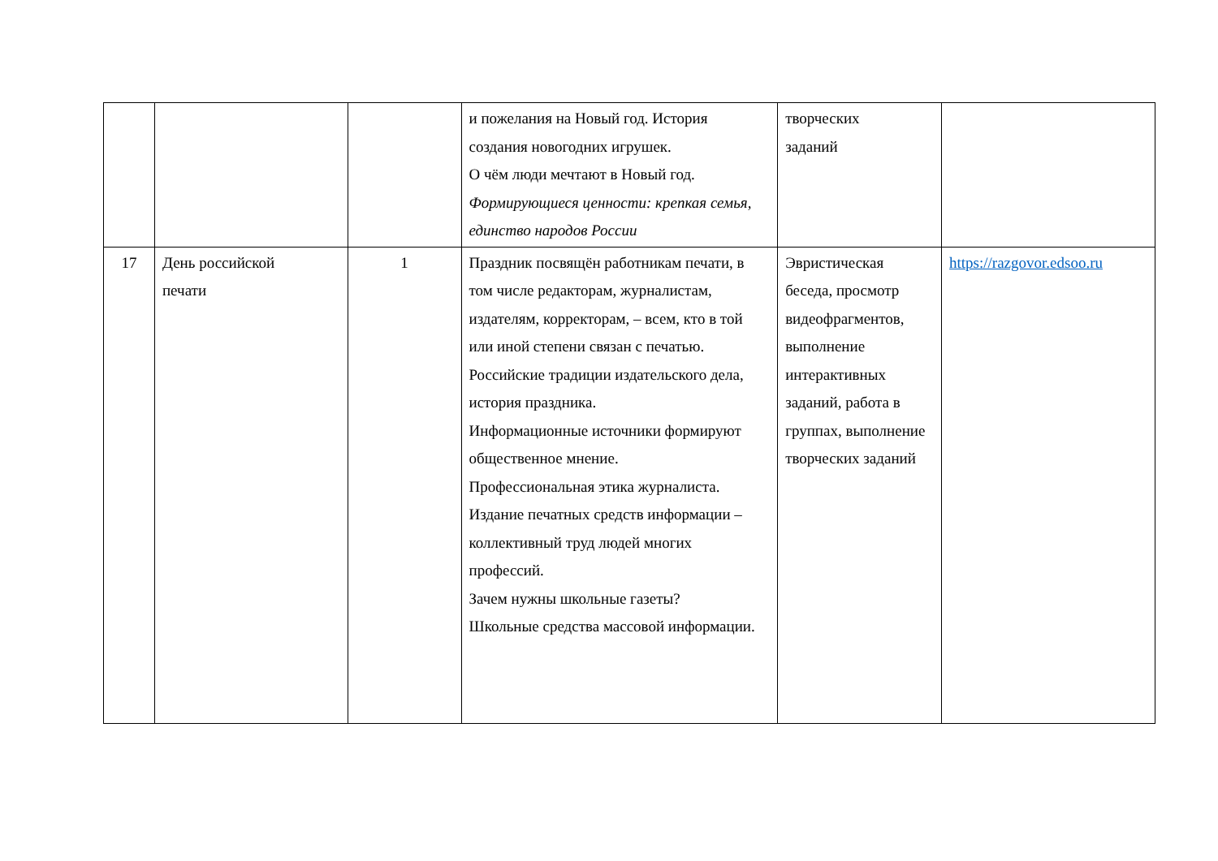| | | | и пожелания на Новый год. История создания новогодних игрушек. О чём люди мечтают в Новый год. Формирующиеся ценности: крепкая семья, единство народов России | творческих заданий | |
| 17 | День российской печати | 1 | Праздник посвящён работникам печати, в том числе редакторам, журналистам, издателям, корректорам, – всем, кто в той или иной степени связан с печатью. Российские традиции издательского дела, история праздника. Информационные источники формируют общественное мнение. Профессиональная этика журналиста. Издание печатных средств информации – коллективный труд людей многих профессий. Зачем нужны школьные газеты? Школьные средства массовой информации. | Эвристическая беседа, просмотр видеофрагментов, выполнение интерактивных заданий, работа в группах, выполнение творческих заданий | https://razgovor.edsoo.ru |